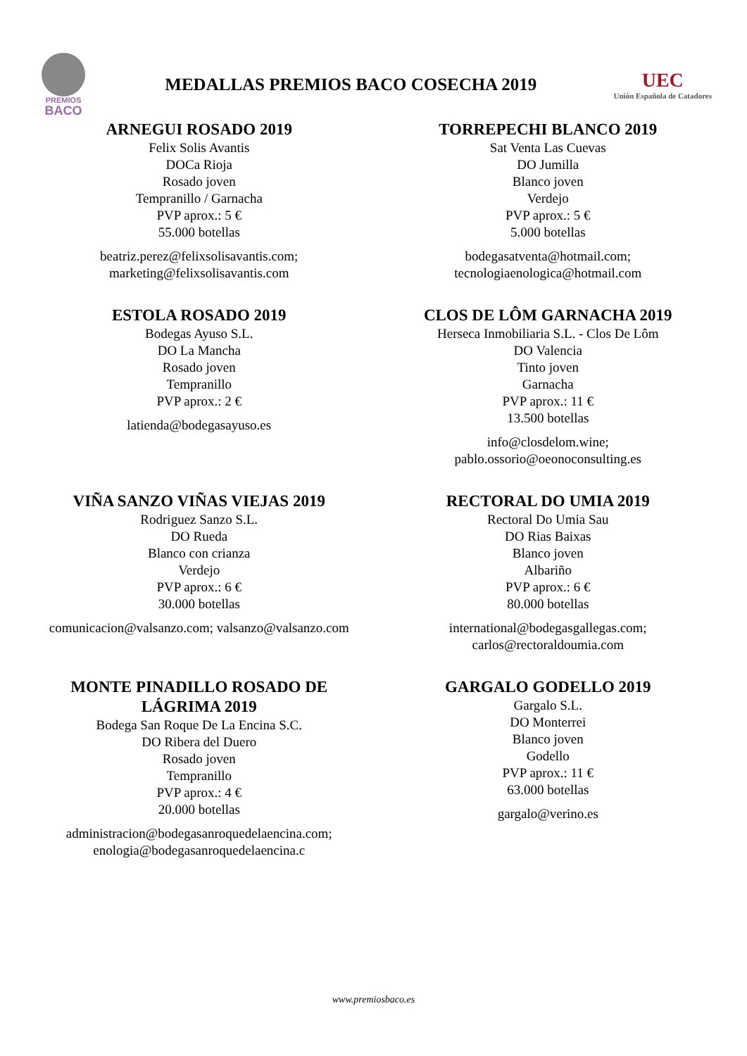PREMIOS
BACO
MEDALLAS PREMIOS BACO COSECHA 2019
UEC
Unión Española de Catadores
ARNEGUI ROSADO 2019
Felix Solis Avantis
DOCa Rioja
Rosado joven
Tempranillo / Garnacha
PVP aprox.: 5 €
55.000 botellas
beatriz.perez@felixsolisavantis.com;
marketing@felixsolisavantis.com
TORREPECHI BLANCO 2019
Sat Venta Las Cuevas
DO Jumilla
Blanco joven
Verdejo
PVP aprox.: 5 €
5.000 botellas
bodegasatventa@hotmail.com;
tecnologiaenologica@hotmail.com
ESTOLA ROSADO 2019
Bodegas Ayuso S.L.
DO La Mancha
Rosado joven
Tempranillo
PVP aprox.: 2 €
latienda@bodegasayuso.es
CLOS DE LÔM GARNACHA 2019
Herseca Inmobiliaria S.L. - Clos De Lôm
DO Valencia
Tinto joven
Garnacha
PVP aprox.: 11 €
13.500 botellas
info@closdelom.wine;
pablo.ossorio@oeonoconsulting.es
VIÑA SANZO VIÑAS VIEJAS 2019
Rodriguez Sanzo S.L.
DO Rueda
Blanco con crianza
Verdejo
PVP aprox.: 6 €
30.000 botellas
comunicacion@valsanzo.com; valsanzo@valsanzo.com
RECTORAL DO UMIA 2019
Rectoral Do Umia Sau
DO Rias Baixas
Blanco joven
Albariño
PVP aprox.: 6 €
80.000 botellas
international@bodegasgallegas.com;
carlos@rectoraldoumia.com
MONTE PINADILLO ROSADO DE LÁGRIMA 2019
Bodega San Roque De La Encina S.C.
DO Ribera del Duero
Rosado joven
Tempranillo
PVP aprox.: 4 €
20.000 botellas
administracion@bodegasanroquedelaencina.com;
enologia@bodegasanroquedelaencina.c
GARGALO GODELLO 2019
Gargalo S.L.
DO Monterrei
Blanco joven
Godello
PVP aprox.: 11 €
63.000 botellas
gargalo@verino.es
www.premiosbaco.es